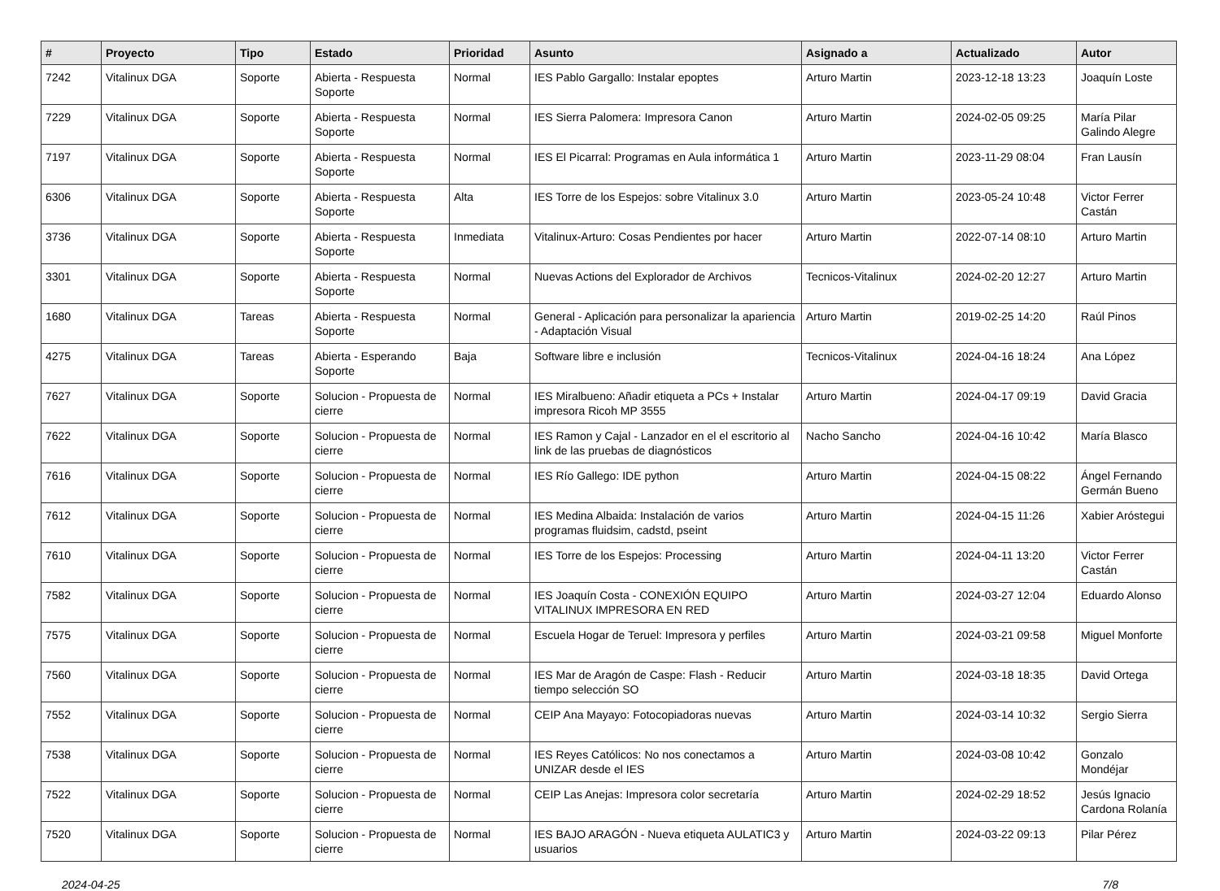| # | Proyecto | Tipo | Estado | Prioridad | Asunto | Asignado a | Actualizado | Autor |
| --- | --- | --- | --- | --- | --- | --- | --- | --- |
| 7242 | Vitalinux DGA | Soporte | Abierta - Respuesta Soporte | Normal | IES Pablo Gargallo: Instalar epoptes | Arturo Martin | 2023-12-18 13:23 | Joaquín Loste |
| 7229 | Vitalinux DGA | Soporte | Abierta - Respuesta Soporte | Normal | IES Sierra Palomera: Impresora Canon | Arturo Martin | 2024-02-05 09:25 | María Pilar Galindo Alegre |
| 7197 | Vitalinux DGA | Soporte | Abierta - Respuesta Soporte | Normal | IES El Picarral: Programas en Aula informática 1 | Arturo Martin | 2023-11-29 08:04 | Fran Lausín |
| 6306 | Vitalinux DGA | Soporte | Abierta - Respuesta Soporte | Alta | IES Torre de los Espejos: sobre Vitalinux 3.0 | Arturo Martin | 2023-05-24 10:48 | Victor Ferrer Castán |
| 3736 | Vitalinux DGA | Soporte | Abierta - Respuesta Soporte | Inmediata | Vitalinux-Arturo: Cosas Pendientes por hacer | Arturo Martin | 2022-07-14 08:10 | Arturo Martin |
| 3301 | Vitalinux DGA | Soporte | Abierta - Respuesta Soporte | Normal | Nuevas Actions del Explorador de Archivos | Tecnicos-Vitalinux | 2024-02-20 12:27 | Arturo Martin |
| 1680 | Vitalinux DGA | Tareas | Abierta - Respuesta Soporte | Normal | General - Aplicación para personalizar la apariencia - Adaptación Visual | Arturo Martin | 2019-02-25 14:20 | Raúl Pinos |
| 4275 | Vitalinux DGA | Tareas | Abierta - Esperando Soporte | Baja | Software libre e inclusión | Tecnicos-Vitalinux | 2024-04-16 18:24 | Ana López |
| 7627 | Vitalinux DGA | Soporte | Solucion - Propuesta de cierre | Normal | IES Miralbueno: Añadir etiqueta a PCs + Instalar impresora Ricoh MP 3555 | Arturo Martin | 2024-04-17 09:19 | David Gracia |
| 7622 | Vitalinux DGA | Soporte | Solucion - Propuesta de cierre | Normal | IES Ramon y Cajal - Lanzador en el el escritorio al link de las pruebas de diagnósticos | Nacho Sancho | 2024-04-16 10:42 | María Blasco |
| 7616 | Vitalinux DGA | Soporte | Solucion - Propuesta de cierre | Normal | IES Río Gallego: IDE python | Arturo Martin | 2024-04-15 08:22 | Ángel Fernando Germán Bueno |
| 7612 | Vitalinux DGA | Soporte | Solucion - Propuesta de cierre | Normal | IES Medina Albaida: Instalación de varios programas fluidsim, cadstd, pseint | Arturo Martin | 2024-04-15 11:26 | Xabier Aróstegui |
| 7610 | Vitalinux DGA | Soporte | Solucion - Propuesta de cierre | Normal | IES Torre de los Espejos: Processing | Arturo Martin | 2024-04-11 13:20 | Victor Ferrer Castán |
| 7582 | Vitalinux DGA | Soporte | Solucion - Propuesta de cierre | Normal | IES Joaquín Costa - CONEXIÓN EQUIPO VITALINUX IMPRESORA EN RED | Arturo Martin | 2024-03-27 12:04 | Eduardo Alonso |
| 7575 | Vitalinux DGA | Soporte | Solucion - Propuesta de cierre | Normal | Escuela Hogar de Teruel: Impresora y perfiles | Arturo Martin | 2024-03-21 09:58 | Miguel Monforte |
| 7560 | Vitalinux DGA | Soporte | Solucion - Propuesta de cierre | Normal | IES Mar de Aragón de Caspe: Flash - Reducir tiempo selección SO | Arturo Martin | 2024-03-18 18:35 | David Ortega |
| 7552 | Vitalinux DGA | Soporte | Solucion - Propuesta de cierre | Normal | CEIP Ana Mayayo: Fotocopiadoras nuevas | Arturo Martin | 2024-03-14 10:32 | Sergio Sierra |
| 7538 | Vitalinux DGA | Soporte | Solucion - Propuesta de cierre | Normal | IES Reyes Católicos: No nos conectamos a UNIZAR desde el IES | Arturo Martin | 2024-03-08 10:42 | Gonzalo Mondéjar |
| 7522 | Vitalinux DGA | Soporte | Solucion - Propuesta de cierre | Normal | CEIP Las Anejas: Impresora color secretaría | Arturo Martin | 2024-02-29 18:52 | Jesús Ignacio Cardona Rolanía |
| 7520 | Vitalinux DGA | Soporte | Solucion - Propuesta de cierre | Normal | IES BAJO ARAGÓN - Nueva etiqueta AULATIC3 y usuarios | Arturo Martin | 2024-03-22 09:13 | Pilar Pérez |
2024-04-25 7/8